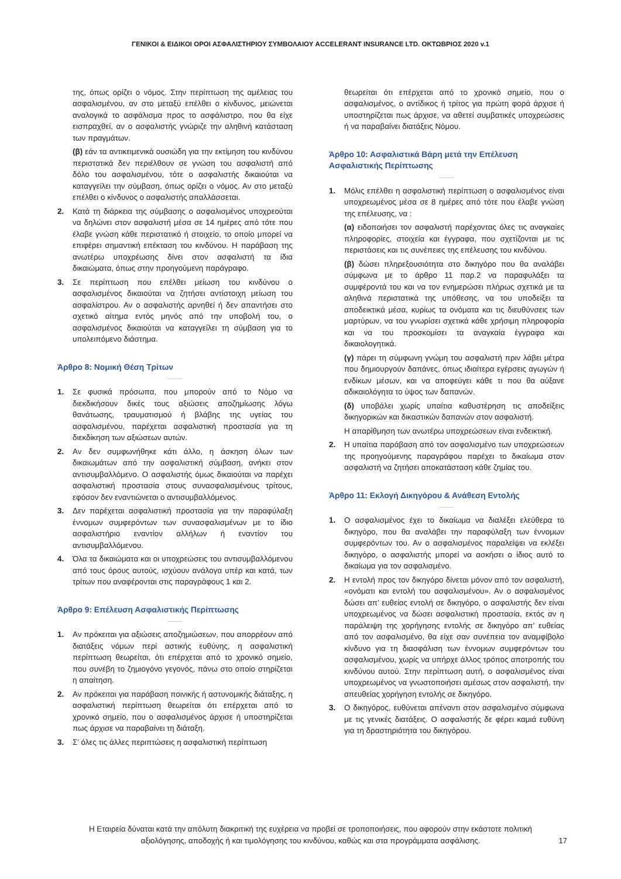ΓΕΝΙΚΟΙ & ΕΙΔΙΚΟΙ ΟΡΟΙ ΑΣΦΑΛΙΣΤΗΡΙΟΥ ΣΥΜΒΟΛΑΙΟΥ ACCELERANT INSURANCE LTD. ΟΚΤΩΒΡΙΟΣ 2020 v.1
της, όπως ορίζει ο νόμος. Στην περίπτωση της αμέλειας του ασφαλισμένου, αν στο μεταξύ επέλθει ο κίνδυνος, μειώνεται αναλογικά το ασφάλισμα προς το ασφάλιστρο, που θα είχε εισπραχθεί, αν ο ασφαλιστής γνώριζε την αληθινή κατάσταση των πραγμάτων.
(β) εάν τα αντικειμενικά ουσιώδη για την εκτίμηση του κινδύνου περιστατικά δεν περιέλθουν σε γνώση του ασφαλιστή από δόλο του ασφαλισμένου, τότε ο ασφαλιστής δικαιούται να καταγγείλει την σύμβαση, όπως ορίζει ο νόμος. Αν στο μεταξύ επέλθει ο κίνδυνος ο ασφαλιστής απαλλάσσεται.
2. Κατά τη διάρκεια της σύμβασης ο ασφαλισμένος υποχρεούται να δηλώνει στον ασφαλιστή μέσα σε 14 ημέρες από τότε που έλαβε γνώση κάθε περιστατικό ή στοιχείο, το οποίο μπορεί να επιφέρει σημαντική επέκταση του κινδύνου. Η παράβαση της ανωτέρω υποχρέωσης δίνει στον ασφαλιστή τα ίδια δικαιώματα, όπως στην προηγούμενη παράγραφο.
3. Σε περίπτωση που επέλθει μείωση του κινδύνου ο ασφαλισμένος δικαιούται να ζητήσει αντίστοιχη μείωση του ασφαλίστρου. Αν ο ασφαλιστής αρνηθεί ή δεν απαντήσει στο σχετικό αίτημα εντός μηνός από την υποβολή του, ο ασφαλισμένος δικαιούται να καταγγείλει τη σύμβαση για το υπολειπόμενο διάστημα.
Άρθρο 8: Νομική Θέση Τρίτων
1. Σε φυσικά πρόσωπα, που μπορούν από το Νόμο να διεκδικήσουν δικές τους αξιώσεις αποζημίωσης λόγω θανάτωσης, τραυματισμού ή βλάβης της υγείας του ασφαλισμένου, παρέχεται ασφαλιστική προστασία για τη διεκδίκηση των αξιώσεων αυτών.
2. Αν δεν συμφωνήθηκε κάτι άλλο, η άσκηση όλων των δικαιωμάτων από την ασφαλιστική σύμβαση, ανήκει στον αντισυμβαλλόμενο. Ο ασφαλιστής όμως δικαιούται να παρέχει ασφαλιστική προστασία στους συνασφαλισμένους τρίτους, εφόσον δεν εναντιώνεται ο αντισυμβαλλόμενος.
3. Δεν παρέχεται ασφαλιστική προστασία για την παραφύλαξη έννομων συμφερόντων των συνασφαλισμένων με το ίδιο ασφαλιστήριο εναντίον αλλήλων ή εναντίον του αντισυμβαλλόμενου.
4. Όλα τα δικαιώματα και οι υποχρεώσεις του αντισυμβαλλόμενου από τους όρους αυτούς, ισχύουν ανάλογα υπέρ και κατά, των τρίτων που αναφέρονται στις παραγράφους 1 και 2.
Άρθρο 9: Επέλευση Ασφαλιστικής Περίπτωσης
1. Αν πρόκειται για αξιώσεις αποζημιώσεων, που απορρέουν από διατάξεις νόμων περί αστικής ευθύνης, η ασφαλιστική περίπτωση θεωρείται, ότι επέρχεται από το χρονικό σημείο, που συνέβη το ζημιογόνο γεγονός, πάνω στο οποίο στηρίζεται η απαίτηση.
2. Αν πρόκειται για παράβαση ποινικής ή αστυνομικής διάταξης, η ασφαλιστική περίπτωση θεωρείται ότι επέρχεται από το χρονικό σημείο, που ο ασφαλισμένος άρχισε ή υποστηρίζεται πως άρχισε να παραβαίνει τη διάταξη.
3. Σ’ όλες τις άλλες περιπτώσεις η ασφαλιστική περίπτωση
θεωρείται ότι επέρχεται από το χρονικό σημείο, που ο ασφαλισμένος, ο αντίδικος ή τρίτος για πρώτη φορά άρχισε ή υποστηρίζεται πως άρχισε, να αθετεί συμβατικές υποχρεώσεις ή να παραβαίνει διατάξεις Νόμου.
Άρθρο 10: Ασφαλιστικά Βάρη μετά την Επέλευση Ασφαλιστικής Περίπτωσης
1. Μόλις επέλθει η ασφαλιστική περίπτωση ο ασφαλισμένος είναι υποχρεωμένος μέσα σε 8 ημέρες από τότε που έλαβε γνώση της επέλευσης, να :
(α) ειδοποιήσει τον ασφαλιστή παρέχοντας όλες τις αναγκαίες πληροφορίες, στοιχεία και έγγραφα, που σχετίζονται με τις περιστάσεις και τις συνέπειες της επέλευσης του κινδύνου.
(β) δώσει πληρεξουσιότητα στο δικηγόρο που θα αναλάβει σύμφωνα με το άρθρο 11 παρ.2 να παραφυλάξει τα συμφέροντά του και να τον ενημερώσει πλήρως σχετικά με τα αληθινά περιστατικά της υπόθεσης, να του υποδείξει τα αποδεικτικά μέσα, κυρίως τα ονόματα και τις διευθύνσεις των μαρτύρων, να του γνωρίσει σχετικά κάθε χρήσιμη πληροφορία και να του προσκομίσει τα αναγκαία έγγραφα και δικαιολογητικά.
(γ) πάρει τη σύμφωνη γνώμη του ασφαλιστή πριν λάβει μέτρα που δημιουργούν δαπάνες, όπως ιδιαίτερα εγέρσεις αγωγών ή ενδίκων μέσων, και να αποφεύγει κάθε τι που θα αύξανε αδικαιολόγητα το ύψος των δαπανών.
(δ) υποβάλει χωρίς υπαίτια καθυστέρηση τις αποδείξεις δικηγορικών και δικαστικών δαπανών στον ασφαλιστή.
Η απαρίθμηση των ανωτέρω υποχρεώσεων είναι ενδεικτική.
2. Η υπαίτια παράβαση από τον ασφαλισμένο των υποχρεώσεων της προηγούμενης παραγράφου παρέχει το δικαίωμα στον ασφαλιστή να ζητήσει αποκατάσταση κάθε ζημίας του.
Άρθρο 11: Εκλογή Δικηγόρου & Ανάθεση Εντολής
1. Ο ασφαλισμένος έχει το δικαίωμα να διαλέξει ελεύθερα το δικηγόρο, που θα αναλάβει την παραφύλαξη των έννομων συμφερόντων του. Αν ο ασφαλισμένος παραλείψει να εκλέξει δικηγόρο, ο ασφαλιστής μπορεί να ασκήσει ο ίδιος αυτό το δικαίωμα για τον ασφαλισμένο.
2. Η εντολή προς τον δικηγόρο δίνεται μόνον από τον ασφαλιστή, «ονόματι και εντολή του ασφαλισμένου». Αν ο ασφαλισμένος δώσει απ’ ευθείας εντολή σε δικηγόρο, ο ασφαλιστής δεν είναι υποχρεωμένος να δώσει ασφαλιστική προστασία, εκτός αν η παράλειψη της χορήγησης εντολής σε δικηγόρο απ’ ευθείας από τον ασφαλισμένο, θα είχε σαν συνέπεια τον αναμφίβολο κίνδυνο για τη διασφάλιση των έννομων συμφερόντων του ασφαλισμένου, χωρίς να υπήρχε άλλος τρόπος αποτροπής του κινδύνου αυτού. Στην περίπτωση αυτή, ο ασφαλισμένος είναι υποχρεωμένος να γνωστοποιήσει αμέσως στον ασφαλιστή, την απευθείας χορήγηση εντολής σε δικηγόρο.
3. Ο δικηγόρος, ευθύνεται απέναντι στον ασφαλισμένο σύμφωνα με τις γενικές διατάξεις. Ο ασφαλιστής δε φέρει καμιά ευθύνη για τη δραστηριότητα του δικηγόρου.
Η Εταιρεία δύναται κατά την απόλυτη διακριτική της ευχέρεια να προβεί σε τροποποιήσεις, που αφορούν στην εκάστοτε πολιτική αξιολόγησης, αποδοχής ή και τιμολόγησης του κινδύνου, καθώς και στα προγράμματα ασφάλισης.
17